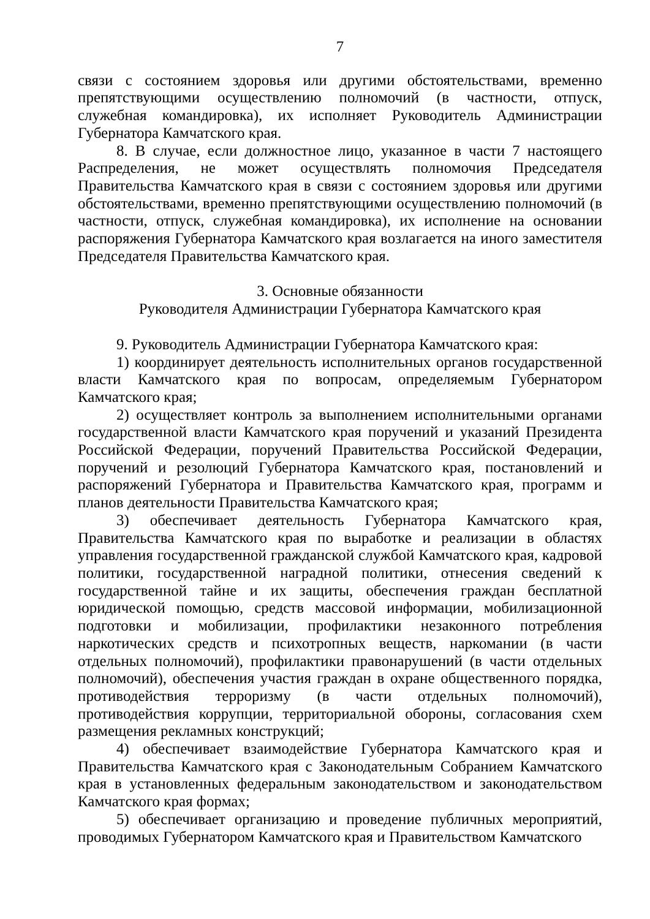7
связи с состоянием здоровья или другими обстоятельствами, временно препятствующими осуществлению полномочий (в частности, отпуск, служебная командировка), их исполняет Руководитель Администрации Губернатора Камчатского края.
8. В случае, если должностное лицо, указанное в части 7 настоящего Распределения, не может осуществлять полномочия Председателя Правительства Камчатского края в связи с состоянием здоровья или другими обстоятельствами, временно препятствующими осуществлению полномочий (в частности, отпуск, служебная командировка), их исполнение на основании распоряжения Губернатора Камчатского края возлагается на иного заместителя Председателя Правительства Камчатского края.
3. Основные обязанности
Руководителя Администрации Губернатора Камчатского края
9. Руководитель Администрации Губернатора Камчатского края:
1) координирует деятельность исполнительных органов государственной власти Камчатского края по вопросам, определяемым Губернатором Камчатского края;
2) осуществляет контроль за выполнением исполнительными органами государственной власти Камчатского края поручений и указаний Президента Российской Федерации, поручений Правительства Российской Федерации, поручений и резолюций Губернатора Камчатского края, постановлений и распоряжений Губернатора и Правительства Камчатского края, программ и планов деятельности Правительства Камчатского края;
3) обеспечивает деятельность Губернатора Камчатского края, Правительства Камчатского края по выработке и реализации в областях управления государственной гражданской службой Камчатского края, кадровой политики, государственной наградной политики, отнесения сведений к государственной тайне и их защиты, обеспечения граждан бесплатной юридической помощью, средств массовой информации, мобилизационной подготовки и мобилизации, профилактики незаконного потребления наркотических средств и психотропных веществ, наркомании (в части отдельных полномочий), профилактики правонарушений (в части отдельных полномочий), обеспечения участия граждан в охране общественного порядка, противодействия терроризму (в части отдельных полномочий), противодействия коррупции, территориальной обороны, согласования схем размещения рекламных конструкций;
4) обеспечивает взаимодействие Губернатора Камчатского края и Правительства Камчатского края с Законодательным Собранием Камчатского края в установленных федеральным законодательством и законодательством Камчатского края формах;
5) обеспечивает организацию и проведение публичных мероприятий, проводимых Губернатором Камчатского края и Правительством Камчатского